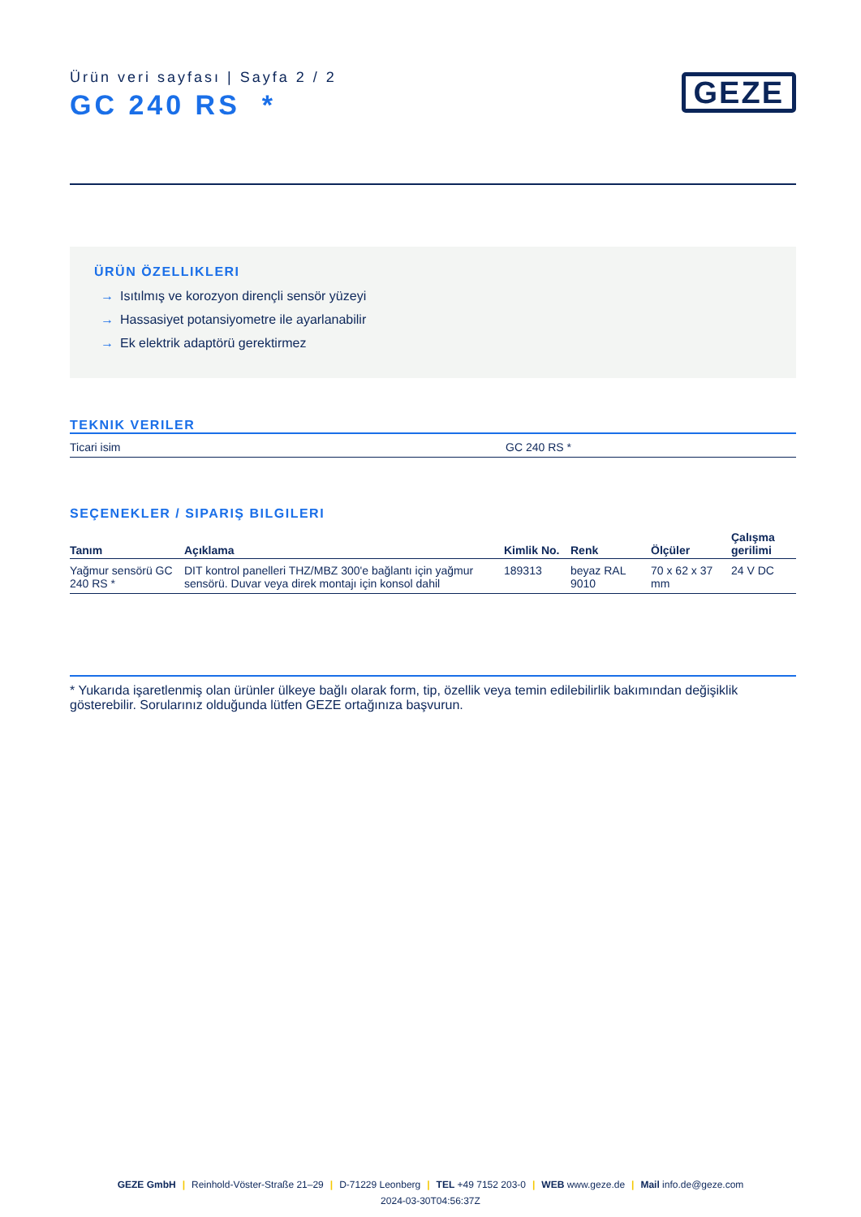Ürün veri sayfası | Sayfa 2 / 2
GC 240 RS *
GEZE
ÜRÜN ÖZELLIKLERI
→ Isıtılmış ve korozyon dirençli sensör yüzeyi
→ Hassasiyet potansiyometre ile ayarlanabilir
→ Ek elektrik adaptörü gerektirmez
TEKNIK VERILER
| Ticari isim | GC 240 RS * |
SEÇENEKLER / SIPARIŞ BILGILERI
| Tanım | Açıklama | Kimlik No. | Renk | Ölçüler | Çalışma gerilimi |
| --- | --- | --- | --- | --- | --- |
| Yağmur sensörü GC 240 RS * | DIT kontrol panelleri THZ/MBZ 300'e bağlantı için yağmur sensörü. Duvar veya direk montajı için konsol dahil | 189313 | beyaz RAL 9010 | 70 x 62 x 37 mm | 24 V DC |
* Yukarıda işaretlenmiş olan ürünler ülkeye bağlı olarak form, tip, özellik veya temin edilebilirlik bakımından değişiklik gösterebilir. Sorularınız olduğunda lütfen GEZE ortağınıza başvurun.
GEZE GmbH | Reinhold-Vöster-Straße 21–29 | D-71229 Leonberg | TEL +49 7152 203-0 | WEB www.geze.de | Mail info.de@geze.com
2024-03-30T04:56:37Z